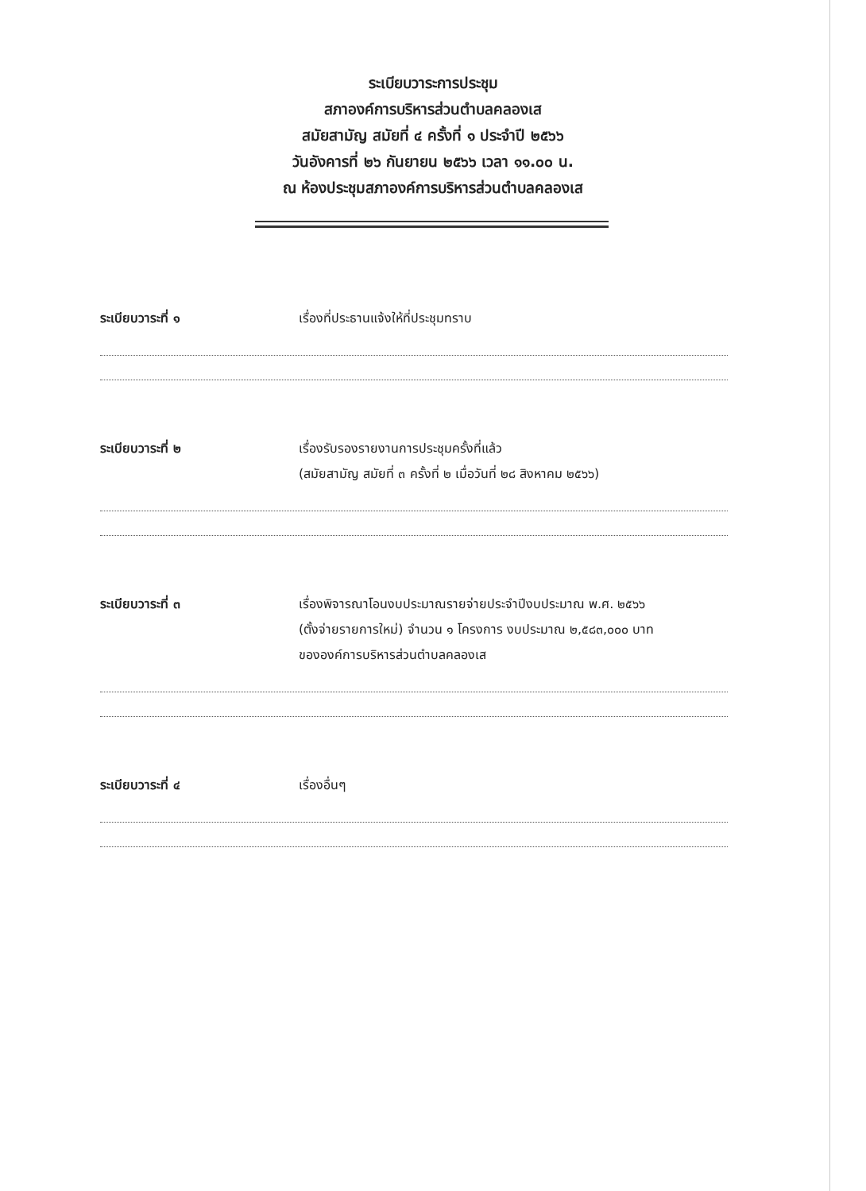ระเบียบวาระการประชุม
สภาองค์การบริหารส่วนตำบลคลองเส
สมัยสามัญ สมัยที่ ๔ ครั้งที่ ๑ ประจำปี ๒๕๖๖
วันอังคารที่ ๒๖ กันยายน ๒๕๖๖ เวลา ๑๑.๐๐ น.
ณ ห้องประชุมสภาองค์การบริหารส่วนตำบลคลองเส
ระเบียบวาระที่ ๑ เรื่องที่ประธานแจ้งให้ที่ประชุมทราบ
ระเบียบวาระที่ ๒ เรื่องรับรองรายงานการประชุมครั้งที่แล้ว
(สมัยสามัญ สมัยที่ ๓ ครั้งที่ ๒ เมื่อวันที่ ๒๘ สิงหาคม ๒๕๖๖)
ระเบียบวาระที่ ๓ เรื่องพิจารณาโอนงบประมาณรายจ่ายประจำปีงบประมาณ พ.ศ. ๒๕๖๖
(ตั้งจ่ายรายการใหม่) จำนวน ๑ โครงการ งบประมาณ ๒,๕๘๓,๐๐๐ บาท
ขององค์การบริหารส่วนตำบลคลองเส
ระเบียบวาระที่ ๔ เรื่องอื่นๆ